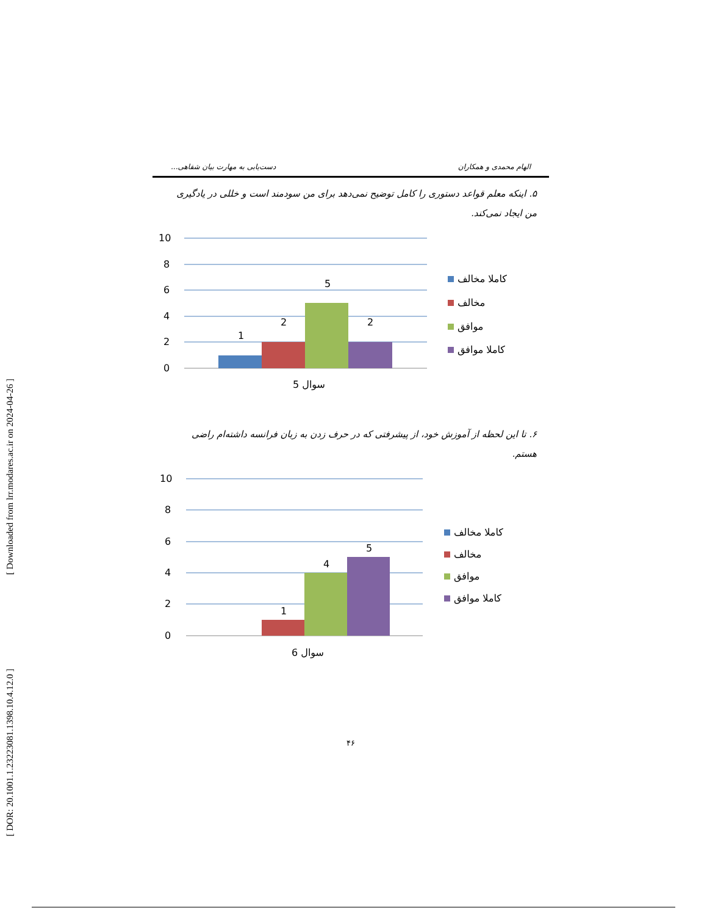[ Downloaded from lrr.modares.ac.ir on 2024-04-26 ]
[ DOR: 20.1001.1.23223081.1398.10.4.12.0 ]
الهام محمدی و همکاران دست‌یابی به مهارت بیان شفاهی...
۵. اینکه معلم قواعد دستوری را کامل توضیح نمی‌دهد برای من سودمند است و خللی در یادگیری من ایجاد نمی‌کند.
10
8
6
4
2
0
1
2
5
2
سوال 5
کاملا مخالف
مخالف
موافق
کاملا موافق
۶. تا این لحظه از آموزش خود، از پیشرفتی که در حرف زدن به زبان فرانسه داشته‌ام راضی هستم.
10
8
6
4
2
0
1
4
5
سوال 6
کاملا مخالف
مخالف
موافق
کاملا موافق
۴۶